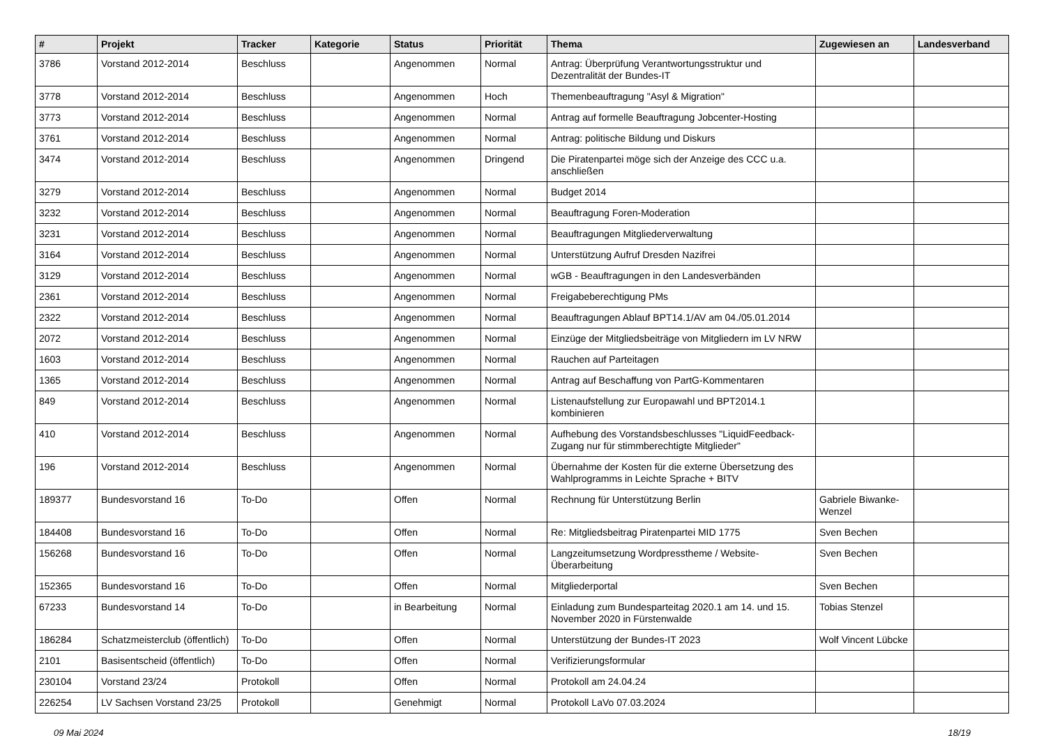| # | Projekt | Tracker | Kategorie | Status | Priorität | Thema | Zugewiesen an | Landesverband |
| --- | --- | --- | --- | --- | --- | --- | --- | --- |
| 3786 | Vorstand 2012-2014 | Beschluss | | Angenommen | Normal | Antrag: Überprüfung Verantwortungsstruktur und Dezentralität der Bundes-IT | | |
| 3778 | Vorstand 2012-2014 | Beschluss | | Angenommen | Hoch | Themenbeauftragung "Asyl & Migration" | | |
| 3773 | Vorstand 2012-2014 | Beschluss | | Angenommen | Normal | Antrag auf formelle Beauftragung Jobcenter-Hosting | | |
| 3761 | Vorstand 2012-2014 | Beschluss | | Angenommen | Normal | Antrag: politische Bildung und Diskurs | | |
| 3474 | Vorstand 2012-2014 | Beschluss | | Angenommen | Dringend | Die Piratenpartei möge sich der Anzeige des CCC u.a. anschließen | | |
| 3279 | Vorstand 2012-2014 | Beschluss | | Angenommen | Normal | Budget 2014 | | |
| 3232 | Vorstand 2012-2014 | Beschluss | | Angenommen | Normal | Beauftragung Foren-Moderation | | |
| 3231 | Vorstand 2012-2014 | Beschluss | | Angenommen | Normal | Beauftragungen Mitgliederverwaltung | | |
| 3164 | Vorstand 2012-2014 | Beschluss | | Angenommen | Normal | Unterstützung Aufruf Dresden Nazifrei | | |
| 3129 | Vorstand 2012-2014 | Beschluss | | Angenommen | Normal | wGB - Beauftragungen in den Landesverbänden | | |
| 2361 | Vorstand 2012-2014 | Beschluss | | Angenommen | Normal | Freigabeberechtigung PMs | | |
| 2322 | Vorstand 2012-2014 | Beschluss | | Angenommen | Normal | Beauftragungen Ablauf BPT14.1/AV am 04./05.01.2014 | | |
| 2072 | Vorstand 2012-2014 | Beschluss | | Angenommen | Normal | Einzüge der Mitgliedsbeiträge von Mitgliedern im LV NRW | | |
| 1603 | Vorstand 2012-2014 | Beschluss | | Angenommen | Normal | Rauchen auf Parteitagen | | |
| 1365 | Vorstand 2012-2014 | Beschluss | | Angenommen | Normal | Antrag auf Beschaffung von PartG-Kommentaren | | |
| 849 | Vorstand 2012-2014 | Beschluss | | Angenommen | Normal | Listenaufstellung zur Europawahl und BPT2014.1 kombinieren | | |
| 410 | Vorstand 2012-2014 | Beschluss | | Angenommen | Normal | Aufhebung des Vorstandsbeschlusses "LiquidFeedback-Zugang nur für stimmberechtigte Mitglieder" | | |
| 196 | Vorstand 2012-2014 | Beschluss | | Angenommen | Normal | Übernahme der Kosten für die externe Übersetzung des Wahlprogramms in Leichte Sprache + BITV | | |
| 189377 | Bundesvorstand 16 | To-Do | | Offen | Normal | Rechnung für Unterstützung Berlin | Gabriele Biwanke-Wenzel | |
| 184408 | Bundesvorstand 16 | To-Do | | Offen | Normal | Re: Mitgliedsbeitrag Piratenpartei MID 1775 | Sven Bechen | |
| 156268 | Bundesvorstand 16 | To-Do | | Offen | Normal | Langzeitumsetzung Wordpresstheme / Website-Überarbeitung | Sven Bechen | |
| 152365 | Bundesvorstand 16 | To-Do | | Offen | Normal | Mitgliederportal | Sven Bechen | |
| 67233 | Bundesvorstand 14 | To-Do | | in Bearbeitung | Normal | Einladung zum Bundesparteitag 2020.1 am 14. und 15. November 2020 in Fürstenwalde | Tobias Stenzel | |
| 186284 | Schatzmeisterclub (öffentlich) | To-Do | | Offen | Normal | Unterstützung der Bundes-IT 2023 | Wolf Vincent Lübcke | |
| 2101 | Basisentscheid (öffentlich) | To-Do | | Offen | Normal | Verifizierungsformular | | |
| 230104 | Vorstand 23/24 | Protokoll | | Offen | Normal | Protokoll am 24.04.24 | | |
| 226254 | LV Sachsen Vorstand 23/25 | Protokoll | | Genehmigt | Normal | Protokoll LaVo 07.03.2024 | | |
09 Mai 2024 18/19